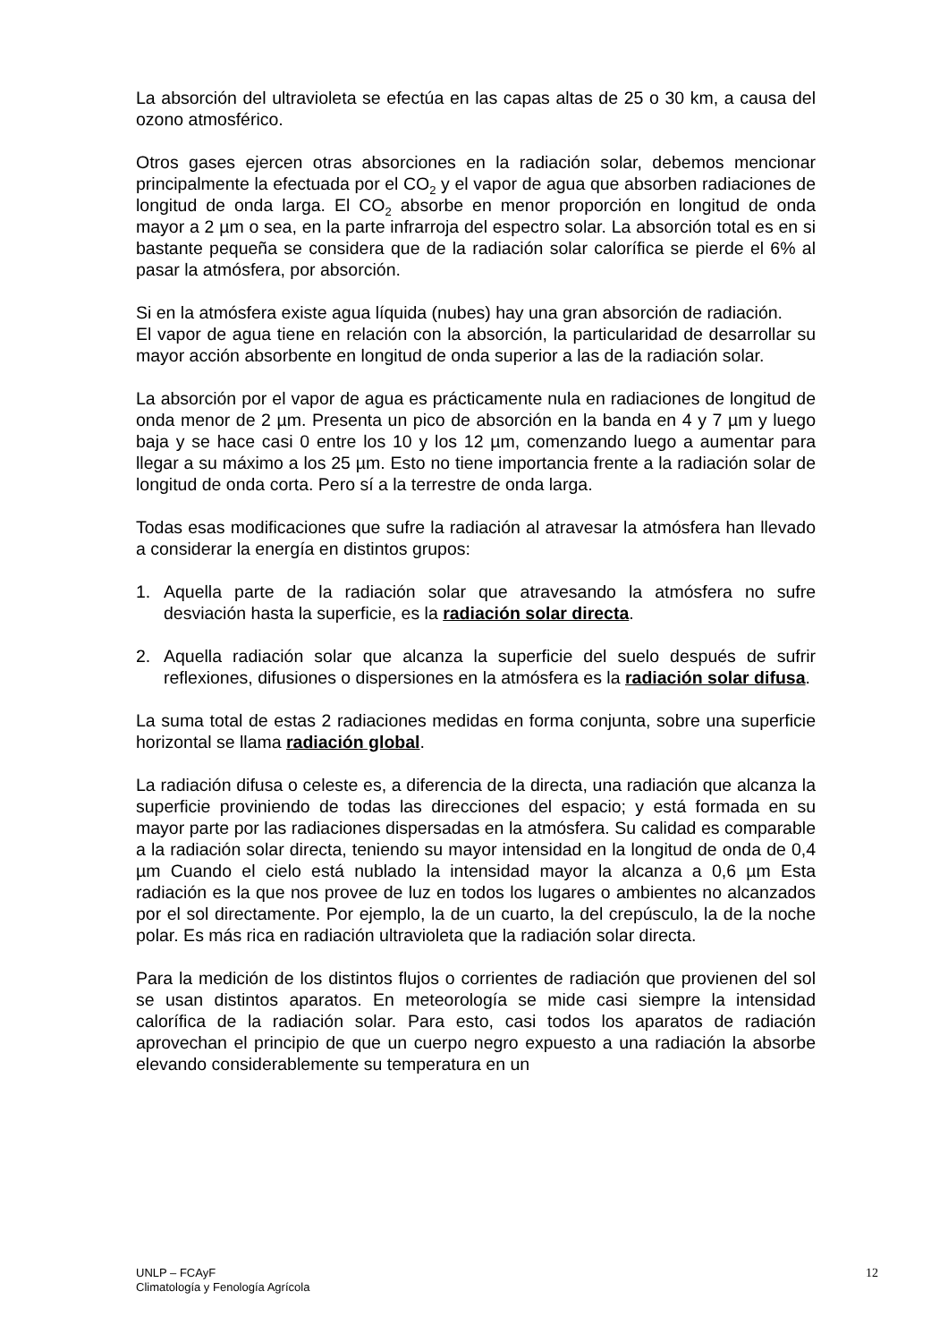La absorción del ultravioleta se efectúa en las capas altas de 25 o 30 km, a causa del ozono atmosférico.
Otros gases ejercen otras absorciones en la radiación solar, debemos mencionar principalmente la efectuada por el CO<sub>2</sub> y el vapor de agua que absorben radiaciones de longitud de onda larga. El CO<sub>2</sub> absorbe en menor proporción en longitud de onda mayor a 2 µm o sea, en la parte infrarroja del espectro solar. La absorción total es en si bastante pequeña se considera que de la radiación solar calorífica se pierde el 6% al pasar la atmósfera, por absorción.
Si en la atmósfera existe agua líquida (nubes) hay una gran absorción de radiación.
El vapor de agua tiene en relación con la absorción, la particularidad de desarrollar su mayor acción absorbente en longitud de onda superior a las de la radiación solar.
La absorción por el vapor de agua es prácticamente nula en radiaciones de longitud de onda menor de 2 µm. Presenta un pico de absorción en la banda en 4 y 7 µm y luego baja y se hace casi 0 entre los 10 y los 12 µm, comenzando luego a aumentar para llegar a su máximo a los 25 µm. Esto no tiene importancia frente a la radiación solar de longitud de onda corta. Pero sí a la terrestre de onda larga.
Todas esas modificaciones que sufre la radiación al atravesar la atmósfera han llevado a considerar la energía en distintos grupos:
1. Aquella parte de la radiación solar que atravesando la atmósfera no sufre desviación hasta la superficie, es la radiación solar directa.
2. Aquella radiación solar que alcanza la superficie del suelo después de sufrir reflexiones, difusiones o dispersiones en la atmósfera es la radiación solar difusa.
La suma total de estas 2 radiaciones medidas en forma conjunta, sobre una superficie horizontal se llama radiación global.
La radiación difusa o celeste es, a diferencia de la directa, una radiación que alcanza la superficie proviniendo de todas las direcciones del espacio; y está formada en su mayor parte por las radiaciones dispersadas en la atmósfera. Su calidad es comparable a la radiación solar directa, teniendo su mayor intensidad en la longitud de onda de 0,4 µm Cuando el cielo está nublado la intensidad mayor la alcanza a 0,6 µm Esta radiación es la que nos provee de luz en todos los lugares o ambientes no alcanzados por el sol directamente. Por ejemplo, la de un cuarto, la del crepúsculo, la de la noche polar. Es más rica en radiación ultravioleta que la radiación solar directa.
Para la medición de los distintos flujos o corrientes de radiación que provienen del sol se usan distintos aparatos. En meteorología se mide casi siempre la intensidad calorífica de la radiación solar. Para esto, casi todos los aparatos de radiación aprovechan el principio de que un cuerpo negro expuesto a una radiación la absorbe elevando considerablemente su temperatura en un
UNLP – FCAyF
Climatología y Fenología Agrícola
12